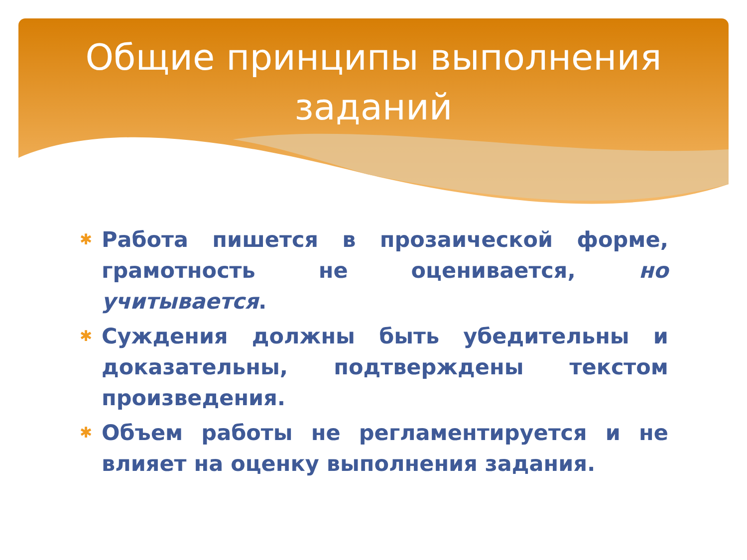Общие принципы выполнения
заданий
✱ Работа пишется в прозаической форме, грамотность не оценивается, но учитывается.
✱ Суждения должны быть убедительны и доказательны, подтверждены текстом произведения.
✱ Объем работы не регламентируется и не влияет на оценку выполнения задания.